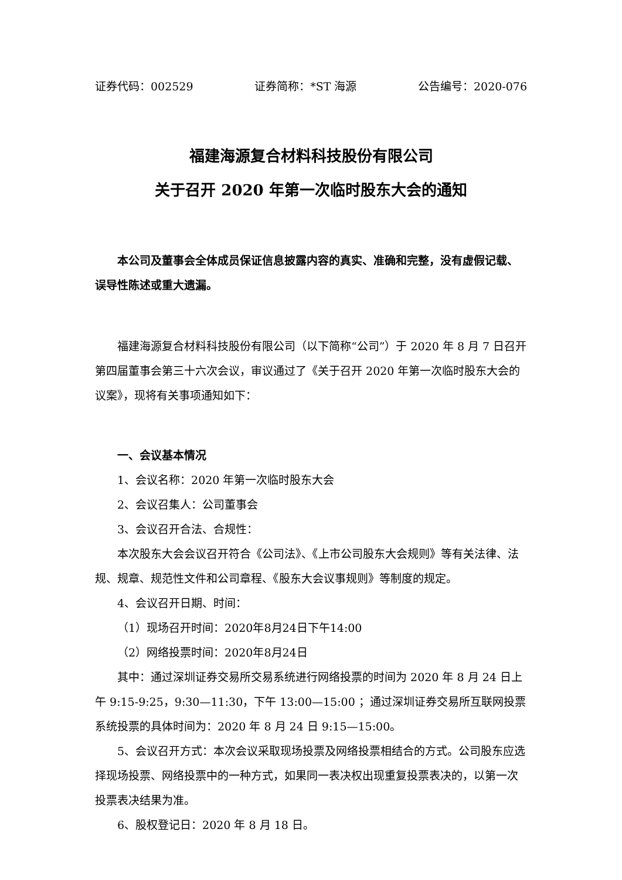证券代码：002529 证券简称：*ST 海源 公告编号：2020-076
福建海源复合材料科技股份有限公司
关于召开 2020 年第一次临时股东大会的通知
本公司及董事会全体成员保证信息披露内容的真实、准确和完整，没有虚假记载、误导性陈述或重大遗漏。
福建海源复合材料科技股份有限公司（以下简称“公司”）于 2020 年 8 月 7 日召开第四届董事会第三十六次会议，审议通过了《关于召开 2020 年第一次临时股东大会的议案》，现将有关事项通知如下：
一、会议基本情况
1、会议名称：2020 年第一次临时股东大会
2、会议召集人：公司董事会
3、会议召开合法、合规性：
本次股东大会会议召开符合《公司法》、《上市公司股东大会规则》等有关法律、法规、规章、规范性文件和公司章程、《股东大会议事规则》等制度的规定。
4、会议召开日期、时间：
（1）现场召开时间：2020年8月24日下午14:00
（2）网络投票时间：2020年8月24日
其中：通过深圳证券交易所交易系统进行网络投票的时间为 2020 年 8 月 24 日上午 9:15-9:25，9:30—11:30，下午 13:00—15:00 ；通过深圳证券交易所互联网投票系统投票的具体时间为：2020 年 8 月 24 日 9:15—15:00。
5、会议召开方式：本次会议采取现场投票及网络投票相结合的方式。公司股东应选择现场投票、网络投票中的一种方式，如果同一表决权出现重复投票表决的，以第一次投票表决结果为准。
6、股权登记日：2020 年 8 月 18 日。